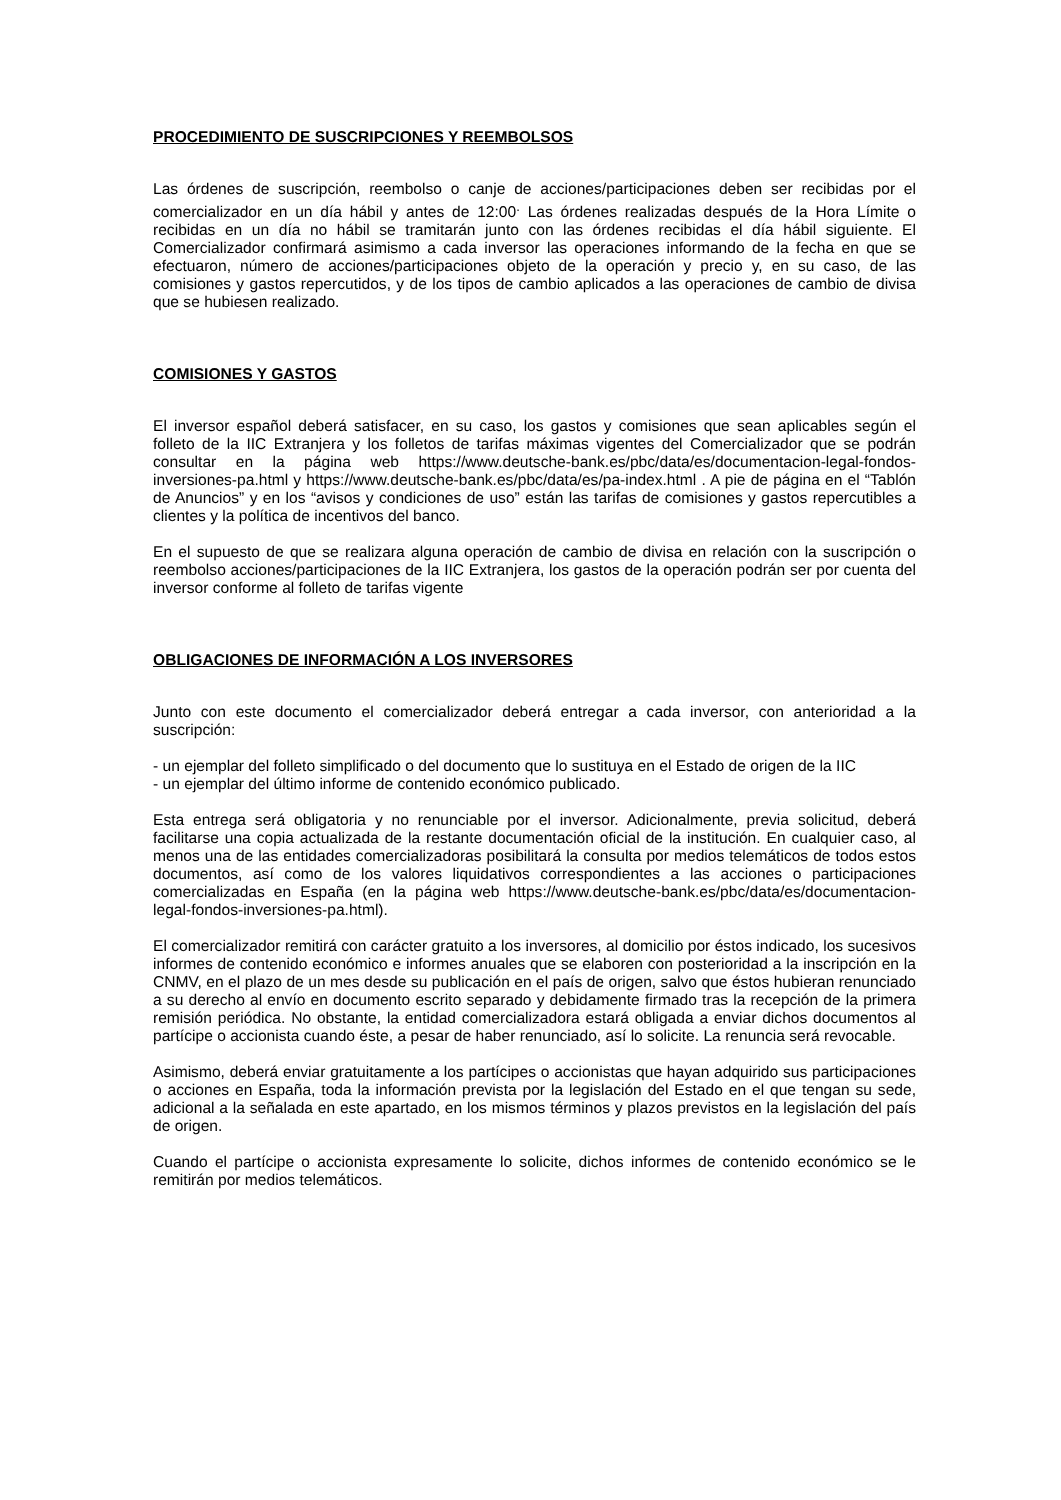PROCEDIMIENTO DE SUSCRIPCIONES Y REEMBOLSOS
Las órdenes de suscripción, reembolso o canje de acciones/participaciones deben ser recibidas por el comercializador en un día hábil y antes de 12:00<sup>.</sup> Las órdenes realizadas después de la Hora Límite o recibidas en un día no hábil se tramitarán junto con las órdenes recibidas el día hábil siguiente. El Comercializador confirmará asimismo a cada inversor las operaciones informando de la fecha en que se efectuaron, número de acciones/participaciones objeto de la operación y precio y, en su caso, de las comisiones y gastos repercutidos, y de los tipos de cambio aplicados a las operaciones de cambio de divisa que se hubiesen realizado.
COMISIONES Y GASTOS
El inversor español deberá satisfacer, en su caso, los gastos y comisiones que sean aplicables según el folleto de la IIC Extranjera y los folletos de tarifas máximas vigentes del Comercializador que se podrán consultar en la página web https://www.deutsche-bank.es/pbc/data/es/documentacion-legal-fondos-inversiones-pa.html y https://www.deutsche-bank.es/pbc/data/es/pa-index.html . A pie de página en el “Tablón de Anuncios” y en los “avisos y condiciones de uso” están las tarifas de comisiones y gastos repercutibles a clientes y la política de incentivos del banco.
En el supuesto de que se realizara alguna operación de cambio de divisa en relación con la suscripción o reembolso acciones/participaciones de la IIC Extranjera, los gastos de la operación podrán ser por cuenta del inversor conforme al folleto de tarifas vigente
OBLIGACIONES DE INFORMACIÓN A LOS INVERSORES
Junto con este documento el comercializador deberá entregar a cada inversor, con anterioridad a la suscripción:
- un ejemplar del folleto simplificado o del documento que lo sustituya en el Estado de origen de la IIC
- un ejemplar del último informe de contenido económico publicado.
Esta entrega será obligatoria y no renunciable por el inversor. Adicionalmente, previa solicitud, deberá facilitarse una copia actualizada de la restante documentación oficial de la institución. En cualquier caso, al menos una de las entidades comercializadoras posibilitará la consulta por medios telemáticos de todos estos documentos, así como de los valores liquidativos correspondientes a las acciones o participaciones comercializadas en España (en la página web https://www.deutsche-bank.es/pbc/data/es/documentacion-legal-fondos-inversiones-pa.html).
El comercializador remitirá con carácter gratuito a los inversores, al domicilio por éstos indicado, los sucesivos informes de contenido económico e informes anuales que se elaboren con posterioridad a la inscripción en la CNMV, en el plazo de un mes desde su publicación en el país de origen, salvo que éstos hubieran renunciado a su derecho al envío en documento escrito separado y debidamente firmado tras la recepción de la primera remisión periódica. No obstante, la entidad comercializadora estará obligada a enviar dichos documentos al partícipe o accionista cuando éste, a pesar de haber renunciado, así lo solicite. La renuncia será revocable.
Asimismo, deberá enviar gratuitamente a los partícipes o accionistas que hayan adquirido sus participaciones o acciones en España, toda la información prevista por la legislación del Estado en el que tengan su sede, adicional a la señalada en este apartado, en los mismos términos y plazos previstos en la legislación del país de origen.
Cuando el partícipe o accionista expresamente lo solicite, dichos informes de contenido económico se le remitirán por medios telemáticos.